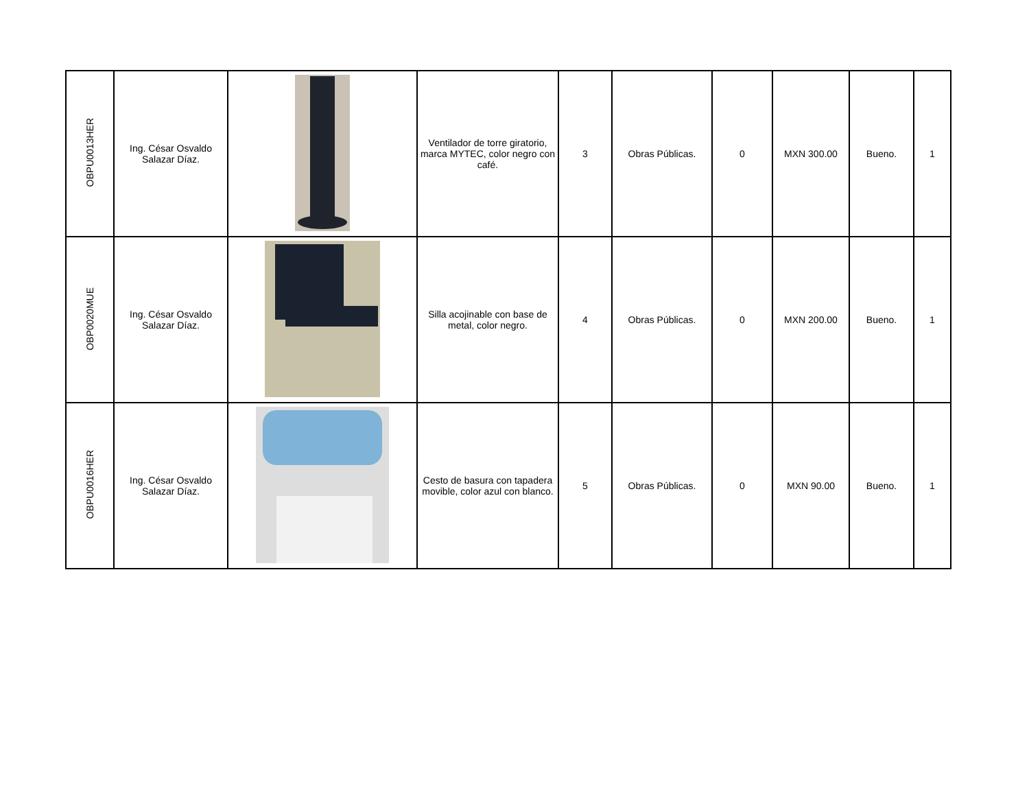| OBPU0013HER | Ing. César Osvaldo Salazar Díaz. | | Ventilador de torre giratorio, marca MYTEC, color negro con café. | 3 | Obras Públicas. | 0 | MXN 300.00 | Bueno. | 1 |
| OBP0020MUE | Ing. César Osvaldo Salazar Díaz. | | Silla acojinable con base de metal, color negro. | 4 | Obras Públicas. | 0 | MXN 200.00 | Bueno. | 1 |
| OBPU0016HER | Ing. César Osvaldo Salazar Díaz. | | Cesto de basura con tapadera movible, color azul con blanco. | 5 | Obras Públicas. | 0 | MXN 90.00 | Bueno. | 1 |